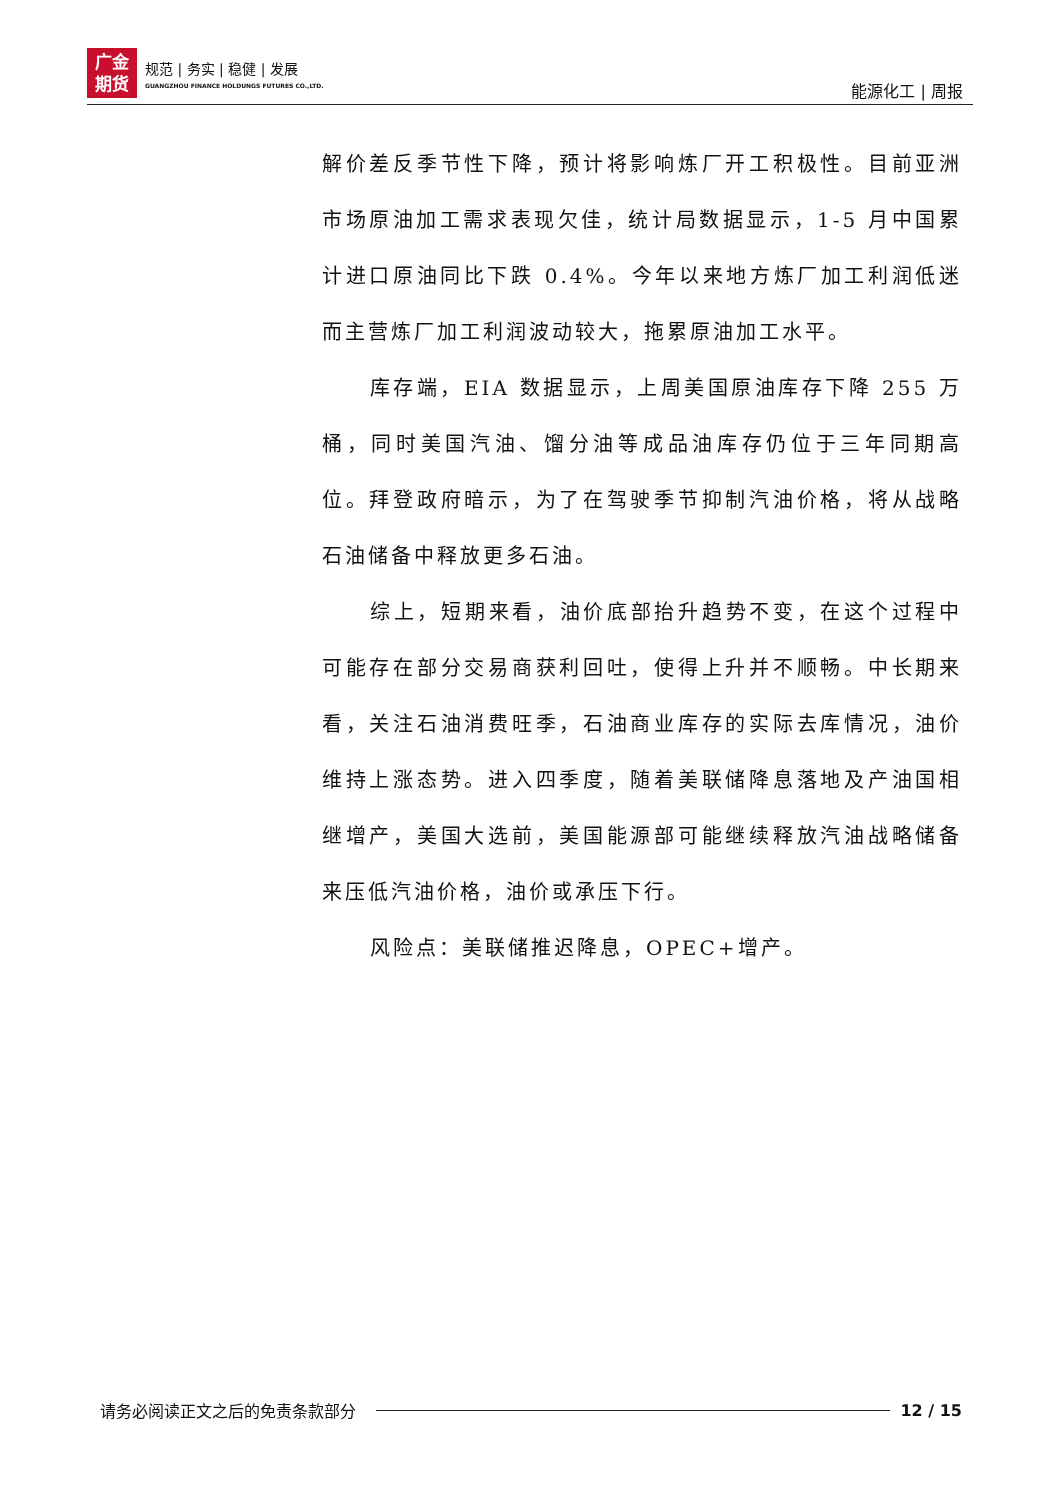广金
期货
规范 | 务实 | 稳健 | 发展
GUANGZHOU FINANCE HOLDUNGS FUTURES CO.,LTD.
能源化工 | 周报
解价差反季节性下降，预计将影响炼厂开工积极性。目前亚洲市场原油加工需求表现欠佳，统计局数据显示，1-5 月中国累计进口原油同比下跌 0.4%。今年以来地方炼厂加工利润低迷而主营炼厂加工利润波动较大，拖累原油加工水平。
库存端，EIA 数据显示，上周美国原油库存下降 255 万桶，同时美国汽油、馏分油等成品油库存仍位于三年同期高位。拜登政府暗示，为了在驾驶季节抑制汽油价格，将从战略石油储备中释放更多石油。
综上，短期来看，油价底部抬升趋势不变，在这个过程中可能存在部分交易商获利回吐，使得上升并不顺畅。中长期来看，关注石油消费旺季，石油商业库存的实际去库情况，油价维持上涨态势。进入四季度，随着美联储降息落地及产油国相继增产，美国大选前，美国能源部可能继续释放汽油战略储备来压低汽油价格，油价或承压下行。
风险点：美联储推迟降息，OPEC+增产。
请务必阅读正文之后的免责条款部分 12 / 15